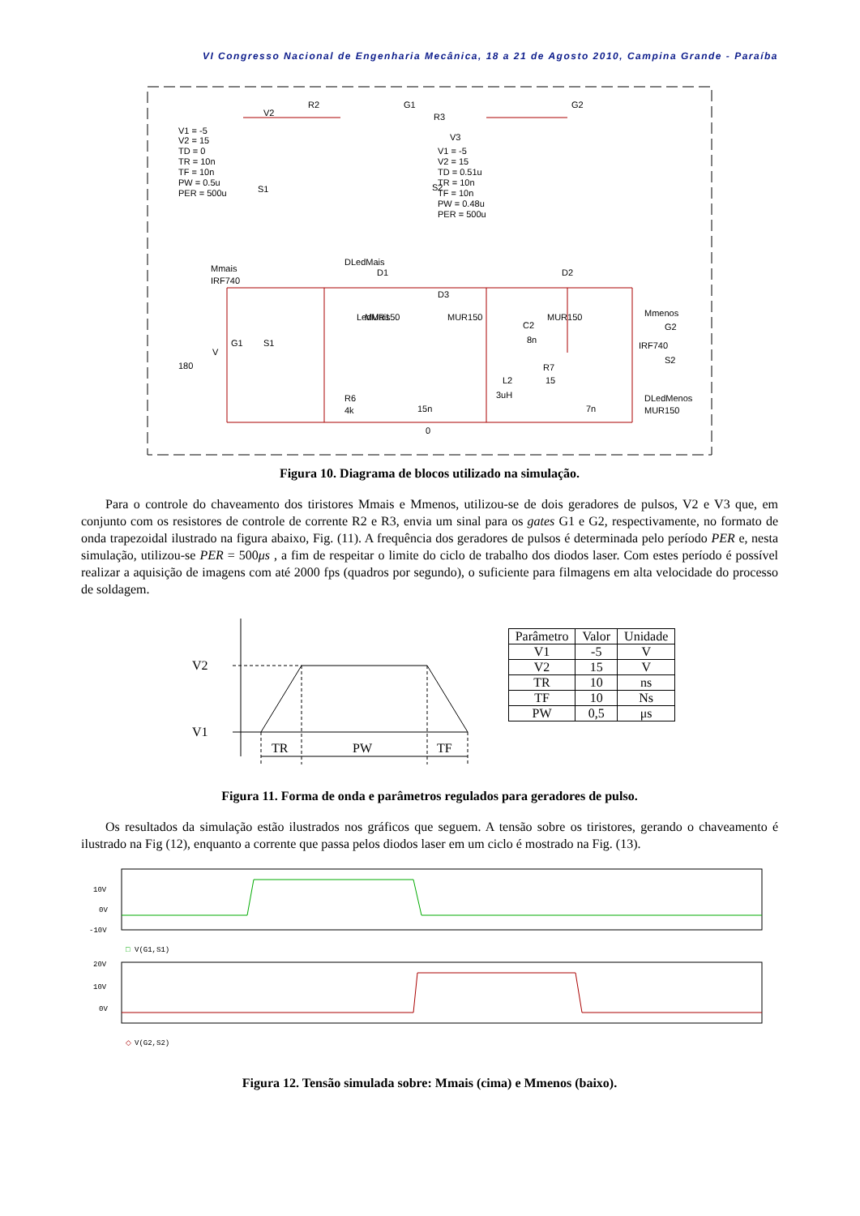VI Congresso Nacional de Engenharia Mecânica, 18 a 21 de Agosto 2010, Campina Grande - Paraíba
V1 = -5
V2 = 15
TD = 0
TR = 10n
TF = 10n
PW = 0.5u
PER = 500u
V2
S1
R2
G1
G2
R3
S2
V3
V1 = -5
V2 = 15
TD = 0.51u
TR = 10n
TF = 10n
PW = 0.48u
PER = 500u
Mmais
IRF740
DLedMais
LedMais
D1
MUR150
D3
MUR150
D2
MUR150
Mmenos
G2
IRF740
S2
180
V
G1
S1
C2
8n
L2
3uH
R7
15
R6
4k
15n
7n
DLedMenos
MUR150
0
Figura 10. Diagrama de blocos utilizado na simulação.
Para o controle do chaveamento dos tiristores Mmais e Mmenos, utilizou-se de dois geradores de pulsos, V2 e V3 que, em conjunto com os resistores de controle de corrente R2 e R3, envia um sinal para os gates G1 e G2, respectivamente, no formato de onda trapezoidal ilustrado na figura abaixo, Fig. (11). A frequência dos geradores de pulsos é determinada pelo período PER e, nesta simulação, utilizou-se PER = 500μs , a fim de respeitar o limite do ciclo de trabalho dos diodos laser. Com estes período é possível realizar a aquisição de imagens com até 2000 fps (quadros por segundo), o suficiente para filmagens em alta velocidade do processo de soldagem.
V2
V1
TR
PW
TF
| Parâmetro | Valor | Unidade |
| --- | --- | --- |
| V1 | -5 | V |
| V2 | 15 | V |
| TR | 10 | ns |
| TF | 10 | Ns |
| PW | 0,5 | μs |
Figura 11. Forma de onda e parâmetros regulados para geradores de pulso.
Os resultados da simulação estão ilustrados nos gráficos que seguem. A tensão sobre os tiristores, gerando o chaveamento é ilustrado na Fig (12), enquanto a corrente que passa pelos diodos laser em um ciclo é mostrado na Fig. (13).
10V
0V
-10V
□
V(G1,S1)
20V
10V
0V
◇
V(G2,S2)
Figura 12. Tensão simulada sobre: Mmais (cima) e Mmenos (baixo).